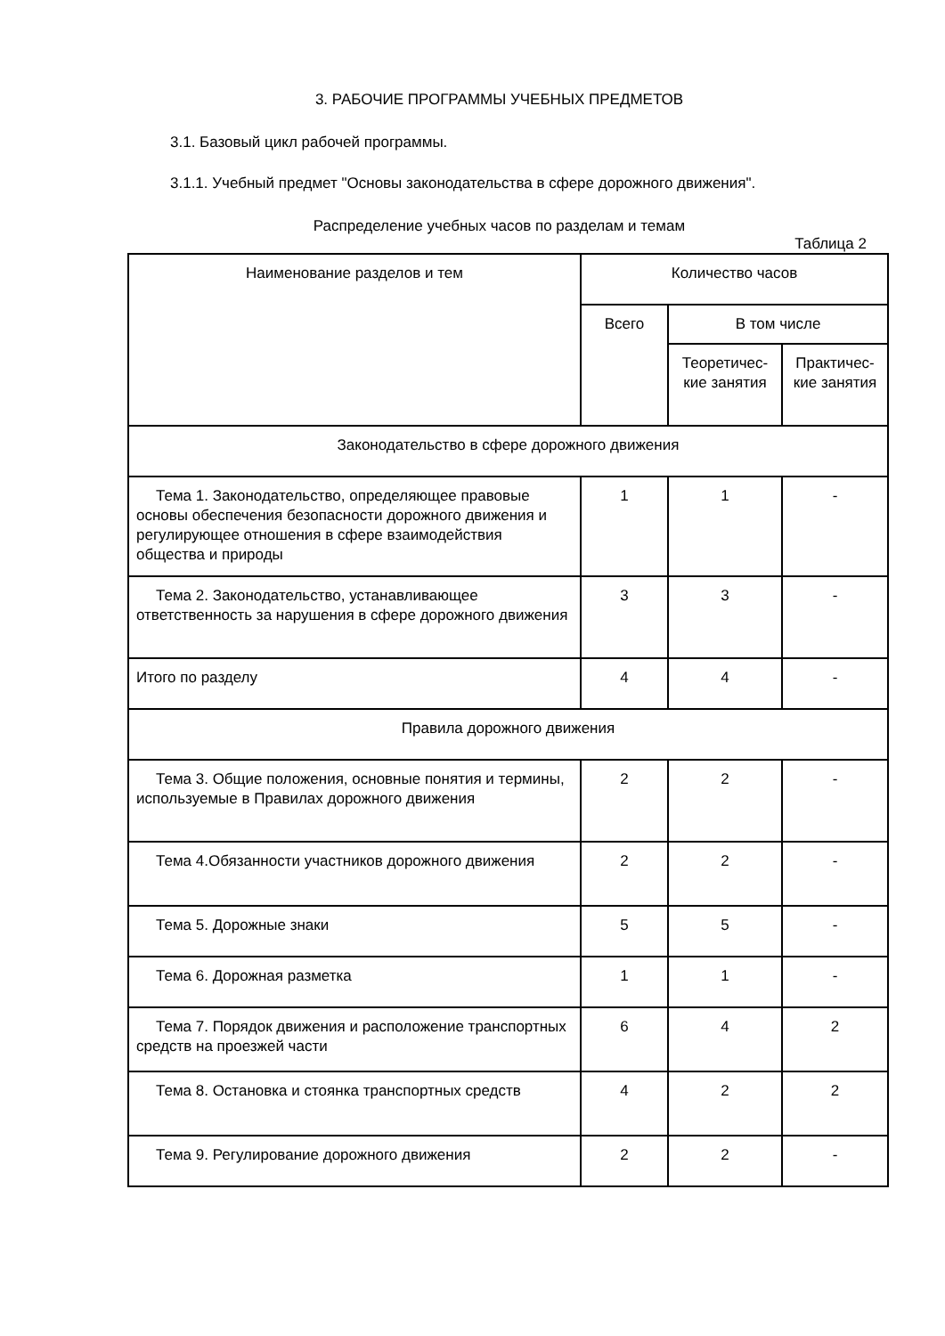3. РАБОЧИЕ ПРОГРАММЫ УЧЕБНЫХ ПРЕДМЕТОВ
3.1. Базовый цикл рабочей программы.
3.1.1. Учебный предмет "Основы законодательства в сфере дорожного движения".
Распределение учебных часов по разделам и темам
Таблица 2
| Наименование разделов и тем | Количество часов | | |
| --- | --- | --- | --- |
| | Всего | В том числе | |
| | | Теоретичес-кие занятия | Практичес-кие занятия |
| Законодательство в сфере дорожного движения | | | |
| Тема 1. Законодательство, определяющее правовые основы обеспечения безопасности дорожного движения и регулирующее отношения в сфере взаимодействия общества и природы | 1 | 1 | - |
| Тема 2. Законодательство, устанавливающее ответственность за нарушения в сфере дорожного движения | 3 | 3 | - |
| Итого по разделу | 4 | 4 | - |
| Правила дорожного движения | | | |
| Тема 3. Общие положения, основные понятия и термины, используемые в Правилах дорожного движения | 2 | 2 | - |
| Тема 4.Обязанности участников дорожного движения | 2 | 2 | - |
| Тема 5. Дорожные знаки | 5 | 5 | - |
| Тема 6. Дорожная разметка | 1 | 1 | - |
| Тема 7. Порядок движения и расположение транспортных средств на проезжей части | 6 | 4 | 2 |
| Тема 8. Остановка и стоянка транспортных средств | 4 | 2 | 2 |
| Тема 9. Регулирование дорожного движения | 2 | 2 | - |